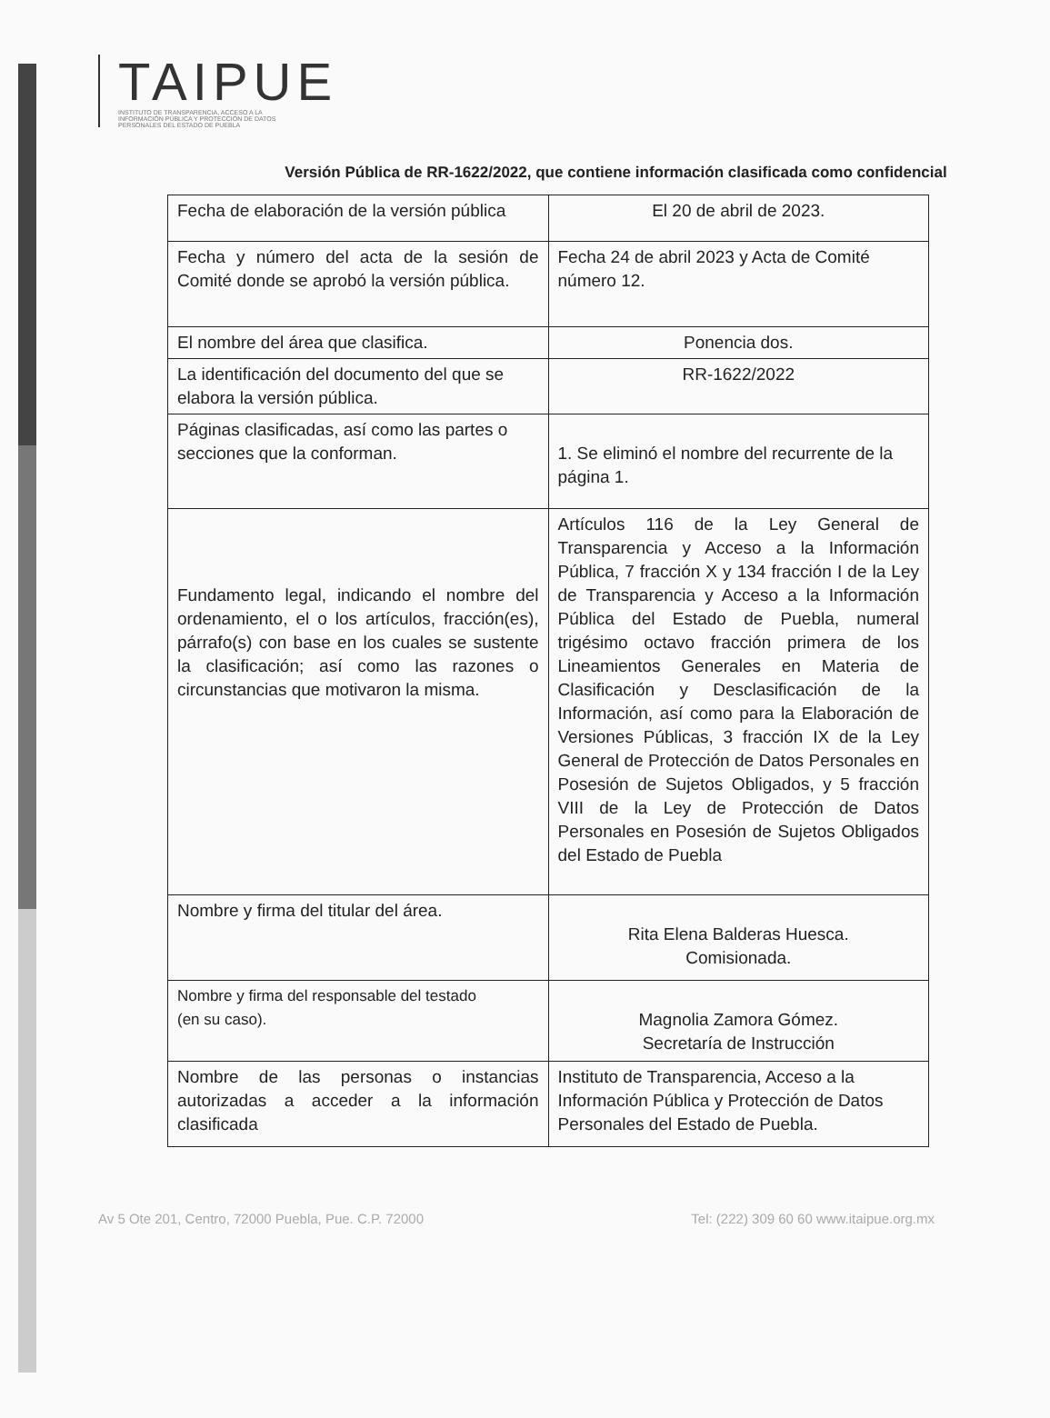TAIPUE
INSTITUTO DE TRANSPARENCIA, ACCESO A LA INFORMACIÓN PÚBLICA Y PROTECCIÓN DE DATOS PERSONALES DEL ESTADO DE PUEBLA
Versión Pública de RR-1622/2022, que contiene información clasificada como confidencial
| Fecha de elaboración de la versión pública | El 20 de abril de 2023. |
| Fecha y número del acta de la sesión de Comité donde se aprobó la versión pública. | Fecha 24 de abril 2023 y Acta de Comité número 12. |
| El nombre del área que clasifica. | Ponencia dos. |
| La identificación del documento del que se elabora la versión pública. | RR-1622/2022 |
| Páginas clasificadas, así como las partes o secciones que la conforman. | 1. Se eliminó el nombre del recurrente de la página 1. |
| Fundamento legal, indicando el nombre del ordenamiento, el o los artículos, fracción(es), párrafo(s) con base en los cuales se sustente la clasificación; así como las razones o circunstancias que motivaron la misma. | Artículos 116 de la Ley General de Transparencia y Acceso a la Información Pública, 7 fracción X y 134 fracción I de la Ley de Transparencia y Acceso a la Información Pública del Estado de Puebla, numeral trigésimo octavo fracción primera de los Lineamientos Generales en Materia de Clasificación y Desclasificación de la Información, así como para la Elaboración de Versiones Públicas, 3 fracción IX de la Ley General de Protección de Datos Personales en Posesión de Sujetos Obligados, y 5 fracción VIII de la Ley de Protección de Datos Personales en Posesión de Sujetos Obligados del Estado de Puebla |
| Nombre y firma del titular del área. | Rita Elena Balderas Huesca. Comisionada. |
| Nombre y firma del responsable del testado (en su caso). | Magnolia Zamora Gómez. Secretaría de Instrucción |
| Nombre de las personas o instancias autorizadas a acceder a la información clasificada | Instituto de Transparencia, Acceso a la Información Pública y Protección de Datos Personales del Estado de Puebla. |
Av 5 Ote 201, Centro, 72000 Puebla, Pue. C.P. 72000 Tel: (222) 309 60 60 www.itaipue.org.mx